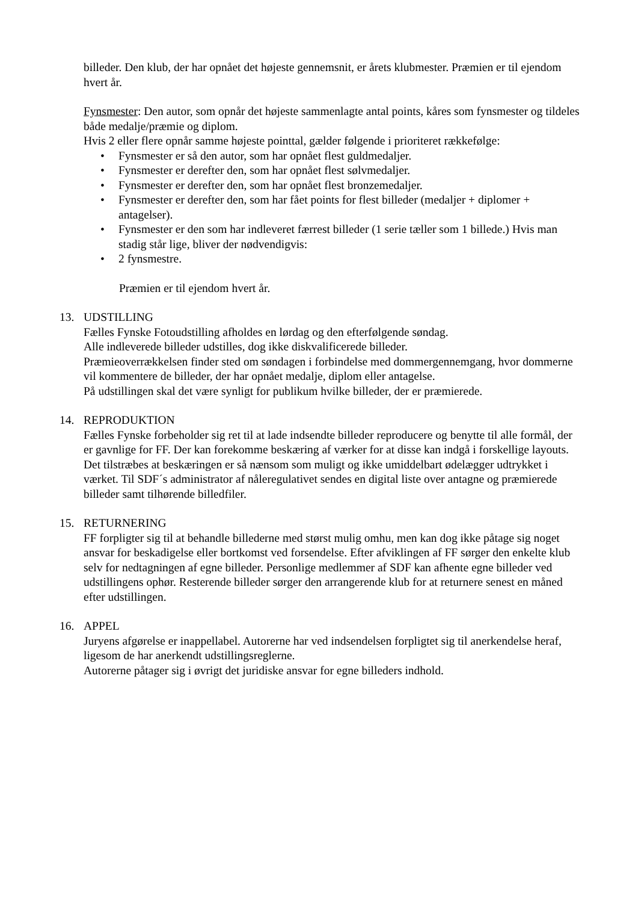billeder. Den klub, der har opnået det højeste gennemsnit, er årets klubmester. Præmien er til ejendom hvert år.
Fynsmester: Den autor, som opnår det højeste sammenlagte antal points, kåres som fynsmester og tildeles både medalje/præmie og diplom.
Hvis 2 eller flere opnår samme højeste pointtal, gælder følgende i prioriteret rækkefølge:
• Fynsmester er så den autor, som har opnået flest guldmedaljer.
• Fynsmester er derefter den, som har opnået flest sølvmedaljer.
• Fynsmester er derefter den, som har opnået flest bronzemedaljer.
• Fynsmester er derefter den, som har fået points for flest billeder (medaljer + diplomer + antagelser).
• Fynsmester er den som har indleveret færrest billeder (1 serie tæller som 1 billede.) Hvis man stadig står lige, bliver der nødvendigvis:
• 2 fynsmestre.
Præmien er til ejendom hvert år.
13. UDSTILLING
Fælles Fynske Fotoudstilling afholdes en lørdag og den efterfølgende søndag.
Alle indleverede billeder udstilles, dog ikke diskvalificerede billeder.
Præmieoverrækkelsen finder sted om søndagen i forbindelse med dommergennemgang, hvor dommerne vil kommentere de billeder, der har opnået medalje, diplom eller antagelse.
På udstillingen skal det være synligt for publikum hvilke billeder, der er præmierede.
14. REPRODUKTION
Fælles Fynske forbeholder sig ret til at lade indsendte billeder reproducere og benytte til alle formål, der er gavnlige for FF. Der kan forekomme beskæring af værker for at disse kan indgå i forskellige layouts. Det tilstræbes at beskæringen er så nænsom som muligt og ikke umiddelbart ødelægger udtrykket i værket. Til SDF´s administrator af nåleregulativet sendes en digital liste over antagne og præmierede billeder samt tilhørende billedfiler.
15. RETURNERING
FF forpligter sig til at behandle billederne med størst mulig omhu, men kan dog ikke påtage sig noget ansvar for beskadigelse eller bortkomst ved forsendelse. Efter afviklingen af FF sørger den enkelte klub selv for nedtagningen af egne billeder. Personlige medlemmer af SDF kan afhente egne billeder ved udstillingens ophør. Resterende billeder sørger den arrangerende klub for at returnere senest en måned efter udstillingen.
16. APPEL
Juryens afgørelse er inappellabel. Autorerne har ved indsendelsen forpligtet sig til anerkendelse heraf, ligesom de har anerkendt udstillingsreglerne.
Autorerne påtager sig i øvrigt det juridiske ansvar for egne billeders indhold.